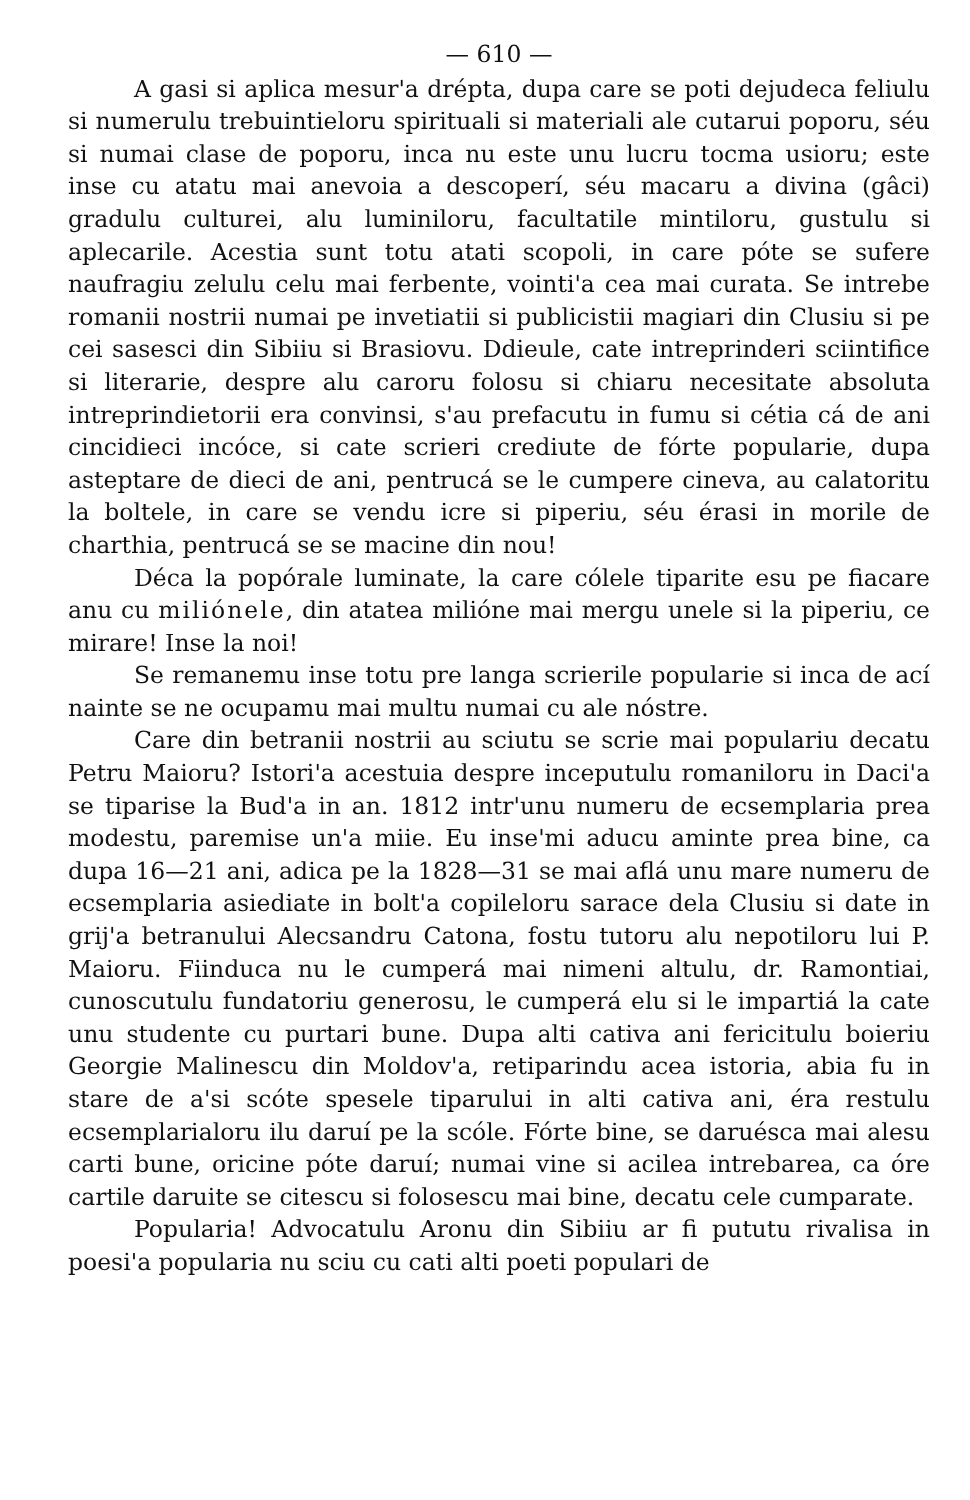— 610 —
A gasi si aplica mesur'a drépta, dupa care se poti dejudeca feliulu si numerulu trebuintieloru spirituali si materiali ale cutarui poporu, séu si numai clase de poporu, inca nu este unu lucru tocma usioru; este inse cu atatu mai anevoia a descoperí, séu macaru a divina (gâci) gradulu culturei, alu luminiloru, facultatile mintiloru, gustulu si aplecarile. Acestia sunt totu atati scopoli, in care póte se sufere naufragiu zelulu celu mai ferbente, vointi'a cea mai curata. Se intrebe romanii nostrii numai pe invetiatii si publicistii magiari din Clusiu si pe cei sasesci din Sibiiu si Brasiovu. Ddieule, cate intreprinderi sciintifice si literarie, despre alu caroru folosu si chiaru necesitate absoluta intreprindietorii era convinsi, s'au prefacutu in fumu si cétia cá de ani cincidieci incóce, si cate scrieri crediute de fórte popularie, dupa asteptare de dieci de ani, pentrucá se le cumpere cineva, au calatoritu la boltele, in care se vendu icre si piperiu, séu érasi in morile de charthia, pentrucá se se macine din nou!
Déca la popórale luminate, la care cólele tiparite esu pe fiacare anu cu miliónele, din atatea milióne mai mergu unele si la piperiu, ce mirare! Inse la noi!
Se remanemu inse totu pre langa scrierile popularie si inca de ací nainte se ne ocupamu mai multu numai cu ale nóstre.
Care din betranii nostrii au sciutu se scrie mai populariu decatu Petru Maioru? Istori'a acestuia despre inceputulu romaniloru in Daci'a se tiparise la Bud'a in an. 1812 intr'unu numeru de ecsemplaria prea modestu, paremise un'a miie. Eu inse'mi aducu aminte prea bine, ca dupa 16—21 ani, adica pe la 1828—31 se mai aflá unu mare numeru de ecsemplaria asiediate in bolt'a copileloru sarace dela Clusiu si date in grij'a betranului Alecsandru Catona, fostu tutoru alu nepotiloru lui P. Maioru. Fiinduca nu le cumperá mai nimeni altulu, dr. Ramontiai, cunoscutulu fundatoriu generosu, le cumperá elu si le impartiá la cate unu studente cu purtari bune. Dupa alti cativa ani fericitulu boieriu Georgie Malinescu din Moldov'a, retiparindu acea istoria, abia fu in stare de a'si scóte spesele tiparului in alti cativa ani, éra restulu ecsemplarialoru ilu daruí pe la scóle. Fórte bine, se daruésca mai alesu carti bune, oricine póte daruí; numai vine si acilea intrebarea, ca óre cartile daruite se citescu si folosescu mai bine, decatu cele cumparate.
Popularia! Advocatulu Aronu din Sibiiu ar fi pututu rivalisa in poesi'a popularia nu sciu cu cati alti poeti populari de